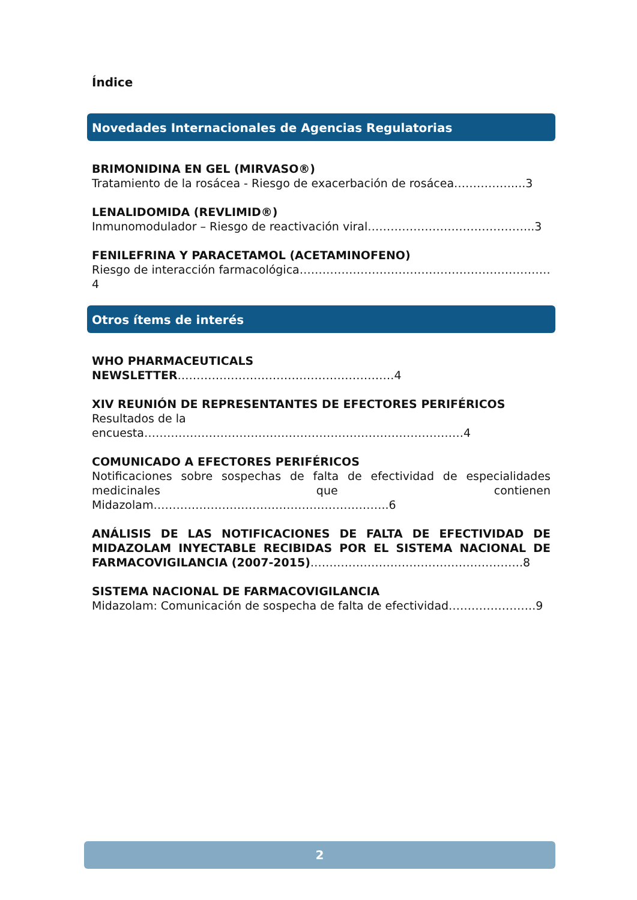Índice
Novedades Internacionales de Agencias Regulatorias
BRIMONIDINA EN GEL (MIRVASO®)
Tratamiento de la rosácea - Riesgo de exacerbación de rosácea……………....3
LENALIDOMIDA (REVLIMID®)
Inmunomodulador – Riesgo de reactivación viral……………………………………..3
FENILEFRINA Y PARACETAMOL (ACETAMINOFENO)
Riesgo de interacción farmacológica…………………………………………………………4
Otros ítems de interés
WHO PHARMACEUTICALS NEWSLETTER…………………………………………………4
XIV REUNIÓN DE REPRESENTANTES DE EFECTORES PERIFÉRICOS
Resultados de la encuesta…………………………………………………………………………4
COMUNICADO A EFECTORES PERIFÉRICOS
Notificaciones sobre sospechas de falta de efectividad de especialidades medicinales que contienen Midazolam……………………………………………………..6
ANÁLISIS DE LAS NOTIFICACIONES DE FALTA DE EFECTIVIDAD DE MIDAZOLAM INYECTABLE RECIBIDAS POR EL SISTEMA NACIONAL DE FARMACOVIGILANCIA (2007-2015)………………………………………………..8
SISTEMA NACIONAL DE FARMACOVIGILANCIA
Midazolam: Comunicación de sospecha de falta de efectividad…………………..9
2